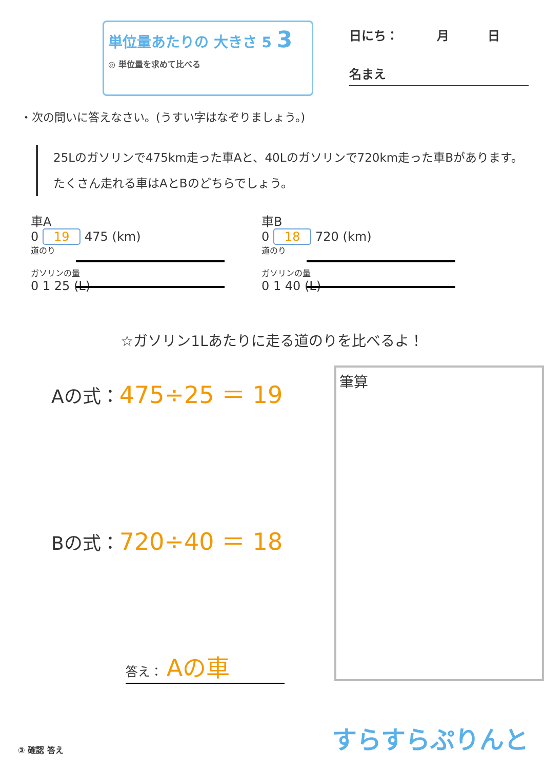単位量あたりの 大きさ 5 3
◎ 単位量を求めて比べる
日にち： 月 日
名まえ
・次の問いに答えなさい。(うすい字はなぞりましょう。)
25Lのガソリンで475km走った車Aと、40Lのガソリンで720km走った車Bがあります。たくさん走れる車はAとBのどちらでしょう。
車A
0 19 475 (km)
道のり
ガソリンの量
0 1 25 (L)
車B
0 18 720 (km)
道のり
ガソリンの量
0 1 40 (L)
☆ガソリン1Lあたりに走る道のりを比べるよ！
Aの式：475÷25 ＝ 19
Bの式：720÷40 ＝ 18
答え： Aの車
筆算
③ 確認 答え
すらすらぷりんと